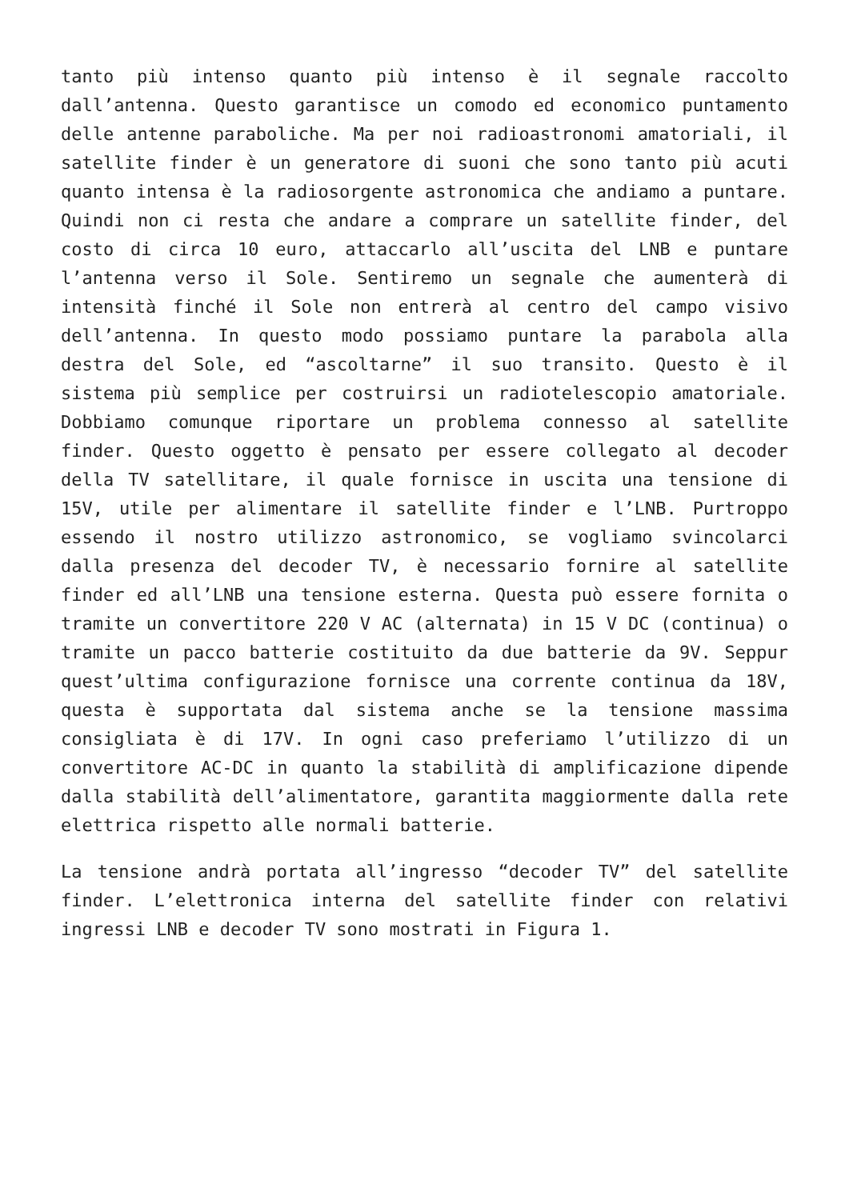tanto più intenso quanto più intenso è il segnale raccolto dall’antenna. Questo garantisce un comodo ed economico puntamento delle antenne paraboliche. Ma per noi radioastronomi amatoriali, il satellite finder è un generatore di suoni che sono tanto più acuti quanto intensa è la radiosorgente astronomica che andiamo a puntare. Quindi non ci resta che andare a comprare un satellite finder, del costo di circa 10 euro, attaccarlo all’uscita del LNB e puntare l’antenna verso il Sole. Sentiremo un segnale che aumenterà di intensità finché il Sole non entrerà al centro del campo visivo dell’antenna. In questo modo possiamo puntare la parabola alla destra del Sole, ed “ascoltarne” il suo transito. Questo è il sistema più semplice per costruirsi un radiotelescopio amatoriale. Dobbiamo comunque riportare un problema connesso al satellite finder. Questo oggetto è pensato per essere collegato al decoder della TV satellitare, il quale fornisce in uscita una tensione di 15V, utile per alimentare il satellite finder e l’LNB. Purtroppo essendo il nostro utilizzo astronomico, se vogliamo svincolarci dalla presenza del decoder TV, è necessario fornire al satellite finder ed all’LNB una tensione esterna. Questa può essere fornita o tramite un convertitore 220 V AC (alternata) in 15 V DC (continua) o tramite un pacco batterie costituito da due batterie da 9V. Seppur quest’ultima configurazione fornisce una corrente continua da 18V, questa è supportata dal sistema anche se la tensione massima consigliata è di 17V. In ogni caso preferiamo l’utilizzo di un convertitore AC-DC in quanto la stabilità di amplificazione dipende dalla stabilità dell’alimentatore, garantita maggiormente dalla rete elettrica rispetto alle normali batterie.
La tensione andrà portata all’ingresso “decoder TV” del satellite finder. L’elettronica interna del satellite finder con relativi ingressi LNB e decoder TV sono mostrati in Figura 1.